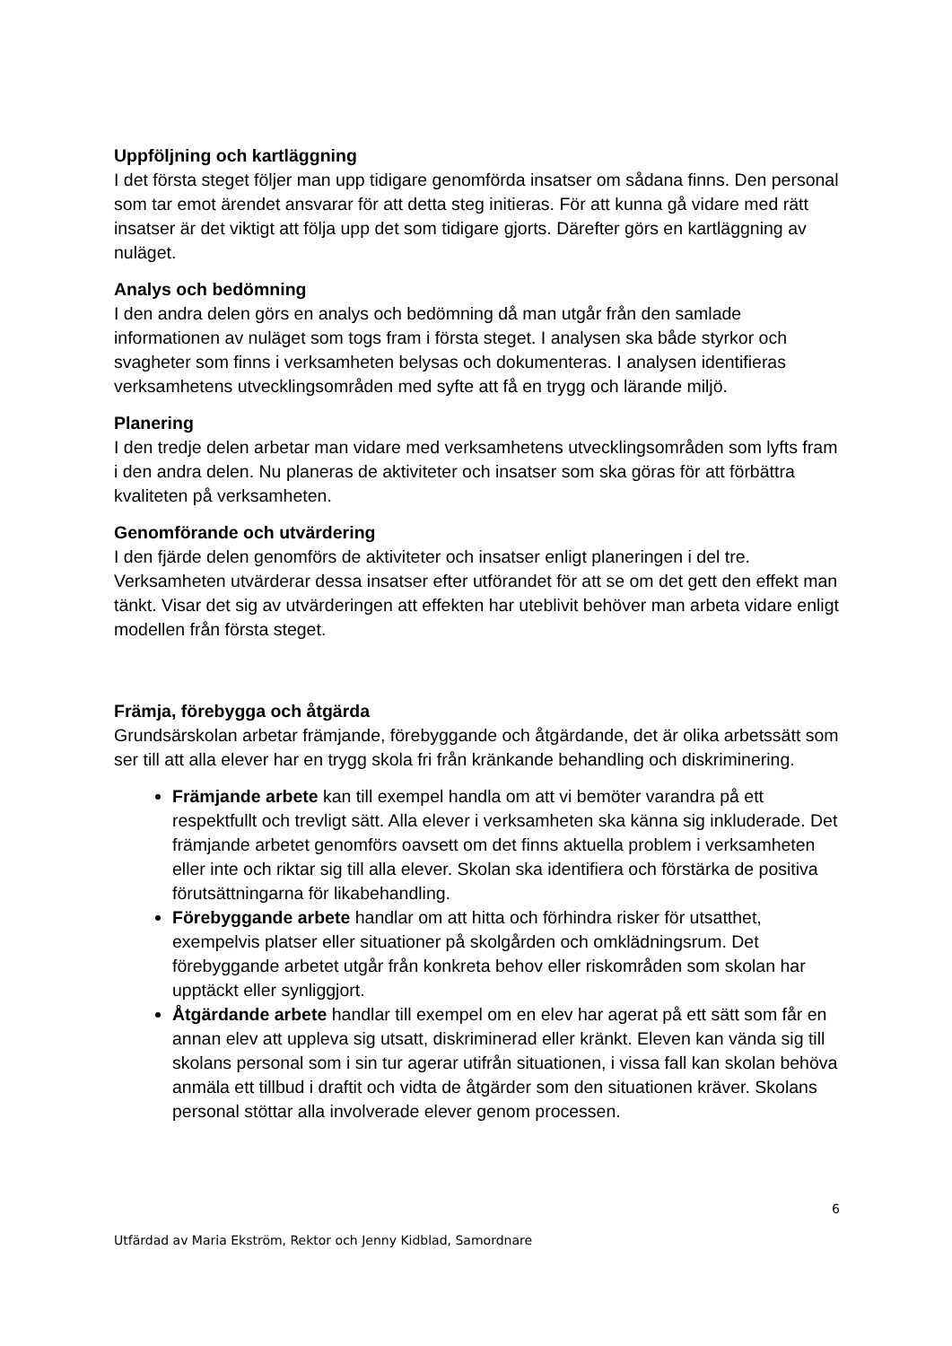Uppföljning och kartläggning
I det första steget följer man upp tidigare genomförda insatser om sådana finns. Den personal som tar emot ärendet ansvarar för att detta steg initieras. För att kunna gå vidare med rätt insatser är det viktigt att följa upp det som tidigare gjorts. Därefter görs en kartläggning av nuläget.
Analys och bedömning
I den andra delen görs en analys och bedömning då man utgår från den samlade informationen av nuläget som togs fram i första steget. I analysen ska både styrkor och svagheter som finns i verksamheten belysas och dokumenteras. I analysen identifieras verksamhetens utvecklingsområden med syfte att få en trygg och lärande miljö.
Planering
I den tredje delen arbetar man vidare med verksamhetens utvecklingsområden som lyfts fram i den andra delen. Nu planeras de aktiviteter och insatser som ska göras för att förbättra kvaliteten på verksamheten.
Genomförande och utvärdering
I den fjärde delen genomförs de aktiviteter och insatser enligt planeringen i del tre. Verksamheten utvärderar dessa insatser efter utförandet för att se om det gett den effekt man tänkt. Visar det sig av utvärderingen att effekten har uteblivit behöver man arbeta vidare enligt modellen från första steget.
Främja, förebygga och åtgärda
Grundsärskolan arbetar främjande, förebyggande och åtgärdande, det är olika arbetssätt som ser till att alla elever har en trygg skola fri från kränkande behandling och diskriminering.
Främjande arbete kan till exempel handla om att vi bemöter varandra på ett respektfullt och trevligt sätt. Alla elever i verksamheten ska känna sig inkluderade. Det främjande arbetet genomförs oavsett om det finns aktuella problem i verksamheten eller inte och riktar sig till alla elever. Skolan ska identifiera och förstärka de positiva förutsättningarna för likabehandling.
Förebyggande arbete handlar om att hitta och förhindra risker för utsatthet, exempelvis platser eller situationer på skolgården och omklädningsrum. Det förebyggande arbetet utgår från konkreta behov eller riskområden som skolan har upptäckt eller synliggjort.
Åtgärdande arbete handlar till exempel om en elev har agerat på ett sätt som får en annan elev att uppleva sig utsatt, diskriminerad eller kränkt. Eleven kan vända sig till skolans personal som i sin tur agerar utifrån situationen, i vissa fall kan skolan behöva anmäla ett tillbud i draftit och vidta de åtgärder som den situationen kräver. Skolans personal stöttar alla involverade elever genom processen.
6
Utfärdad av Maria Ekström, Rektor och Jenny Kidblad, Samordnare